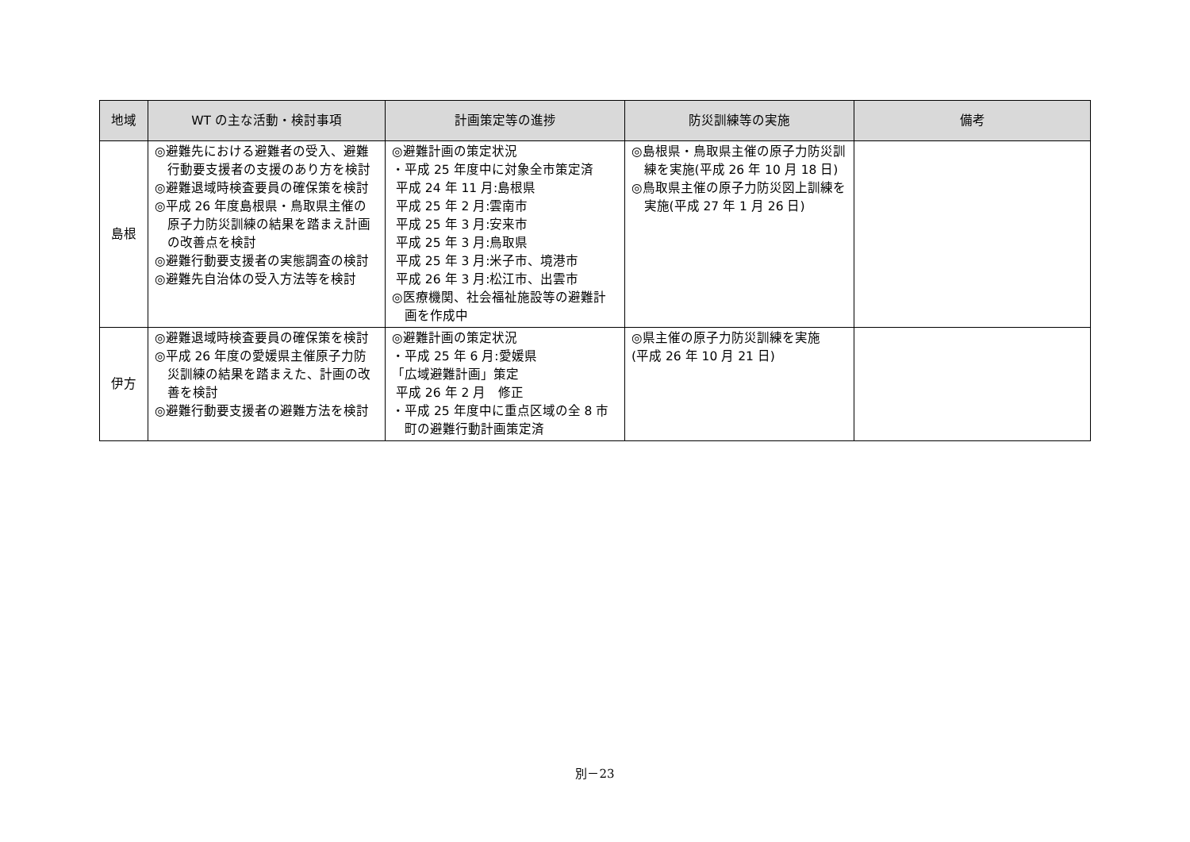| 地域 | WT の主な活動・検討事項 | 計画策定等の進捗 | 防災訓練等の実施 | 備考 |
| --- | --- | --- | --- | --- |
| 島根 | ◎避難先における避難者の受入、避難行動要支援者の支援のあり方を検討 ◎避難退域時検査要員の確保策を検討 ◎平成 26 年度島根県・鳥取県主催の原子力防災訓練の結果を踏まえ計画の改善点を検討 ◎避難行動要支援者の実態調査の検討 ◎避難先自治体の受入方法等を検討 | ◎避難計画の策定状況 ・平成 25 年度中に対象全市策定済 平成 24 年 11 月:島根県 平成 25 年 2 月:雲南市 平成 25 年 3 月:安来市 平成 25 年 3 月:鳥取県 平成 25 年 3 月:米子市、境港市 平成 26 年 3 月:松江市、出雲市 ◎医療機関、社会福祉施設等の避難計画を作成中 | ◎島根県・鳥取県主催の原子力防災訓練を実施(平成 26 年 10 月 18 日) ◎鳥取県主催の原子力防災図上訓練を実施(平成 27 年 1 月 26 日) | |
| 伊方 | ◎避難退域時検査要員の確保策を検討 ◎平成 26 年度の愛媛県主催原子力防災訓練の結果を踏まえた、計画の改善を検討 ◎避難行動要支援者の避難方法を検討 | ◎避難計画の策定状況 ・平成 25 年 6 月:愛媛県 「広域避難計画」策定 平成 26 年 2 月 修正 ・平成 25 年度中に重点区域の全 8 市町の避難行動計画策定済 | ◎県主催の原子力防災訓練を実施 (平成 26 年 10 月 21 日) | |
別－23